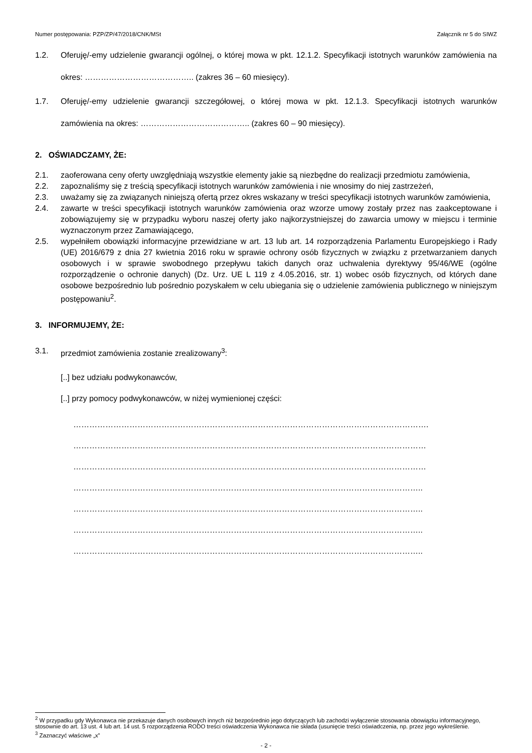Numer postępowania: PZP/ZP/47/2018/CNK/MSt Załącznik nr 5 do SIWZ
1.2. Oferuję/-emy udzielenie gwarancji ogólnej, o której mowa w pkt. 12.1.2. Specyfikacji istotnych warunków zamówienia na okres: ………………………………….. (zakres 36 – 60 miesięcy).
1.7. Oferuję/-emy udzielenie gwarancji szczegółowej, o której mowa w pkt. 12.1.3. Specyfikacji istotnych warunków zamówienia na okres: ………………………………….. (zakres 60 – 90 miesięcy).
2. OŚWIADCZAMY, ŻE:
2.1. zaoferowana ceny oferty uwzględniają wszystkie elementy jakie są niezbędne do realizacji przedmiotu zamówienia,
2.2. zapoznaliśmy się z treścią specyfikacji istotnych warunków zamówienia i nie wnosimy do niej zastrzeżeń,
2.3. uważamy się za związanych niniejszą ofertą przez okres wskazany w treści specyfikacji istotnych warunków zamówienia,
2.4. zawarte w treści specyfikacji istotnych warunków zamówienia oraz wzorze umowy zostały przez nas zaakceptowane i zobowiązujemy się w przypadku wyboru naszej oferty jako najkorzystniejszej do zawarcia umowy w miejscu i terminie wyznaczonym przez Zamawiającego,
2.5. wypełniłem obowiązki informacyjne przewidziane w art. 13 lub art. 14 rozporządzenia Parlamentu Europejskiego i Rady (UE) 2016/679 z dnia 27 kwietnia 2016 roku w sprawie ochrony osób fizycznych w związku z przetwarzaniem danych osobowych i w sprawie swobodnego przepływu takich danych oraz uchwalenia dyrektywy 95/46/WE (ogólne rozporządzenie o ochronie danych) (Dz. Urz. UE L 119 z 4.05.2016, str. 1) wobec osób fizycznych, od których dane osobowe bezpośrednio lub pośrednio pozyskałem w celu ubiegania się o udzielenie zamówienia publicznego w niniejszym postępowaniu<sup>2</sup>.
3. INFORMUJEMY, ŻE:
3.1. przedmiot zamówienia zostanie zrealizowany<sup>3</sup>:
[..] bez udziału podwykonawców,
[..] przy pomocy podwykonawców, w niżej wymienionej części:
…………………………………………………………………………………………………………………….
……………………………………………………………………………………………………………………
……………………………………………………………………………………………………………………
…………………………………………………………………………………………………………………..
…………………………………………………………………………………………………………………..
…………………………………………………………………………………………………………………..
…………………………………………………………………………………………………………………..
<sup>2</sup> W przypadku gdy Wykonawca nie przekazuje danych osobowych innych niż bezpośrednio jego dotyczących lub zachodzi wyłączenie stosowania obowiązku informacyjnego, stosownie do art. 13 ust. 4 lub art. 14 ust. 5 rozporządzenia RODO treści oświadczenia Wykonawca nie składa (usunięcie treści oświadczenia, np. przez jego wykreślenie.
<sup>3</sup> Zaznaczyć właściwe „x”
- 2 -